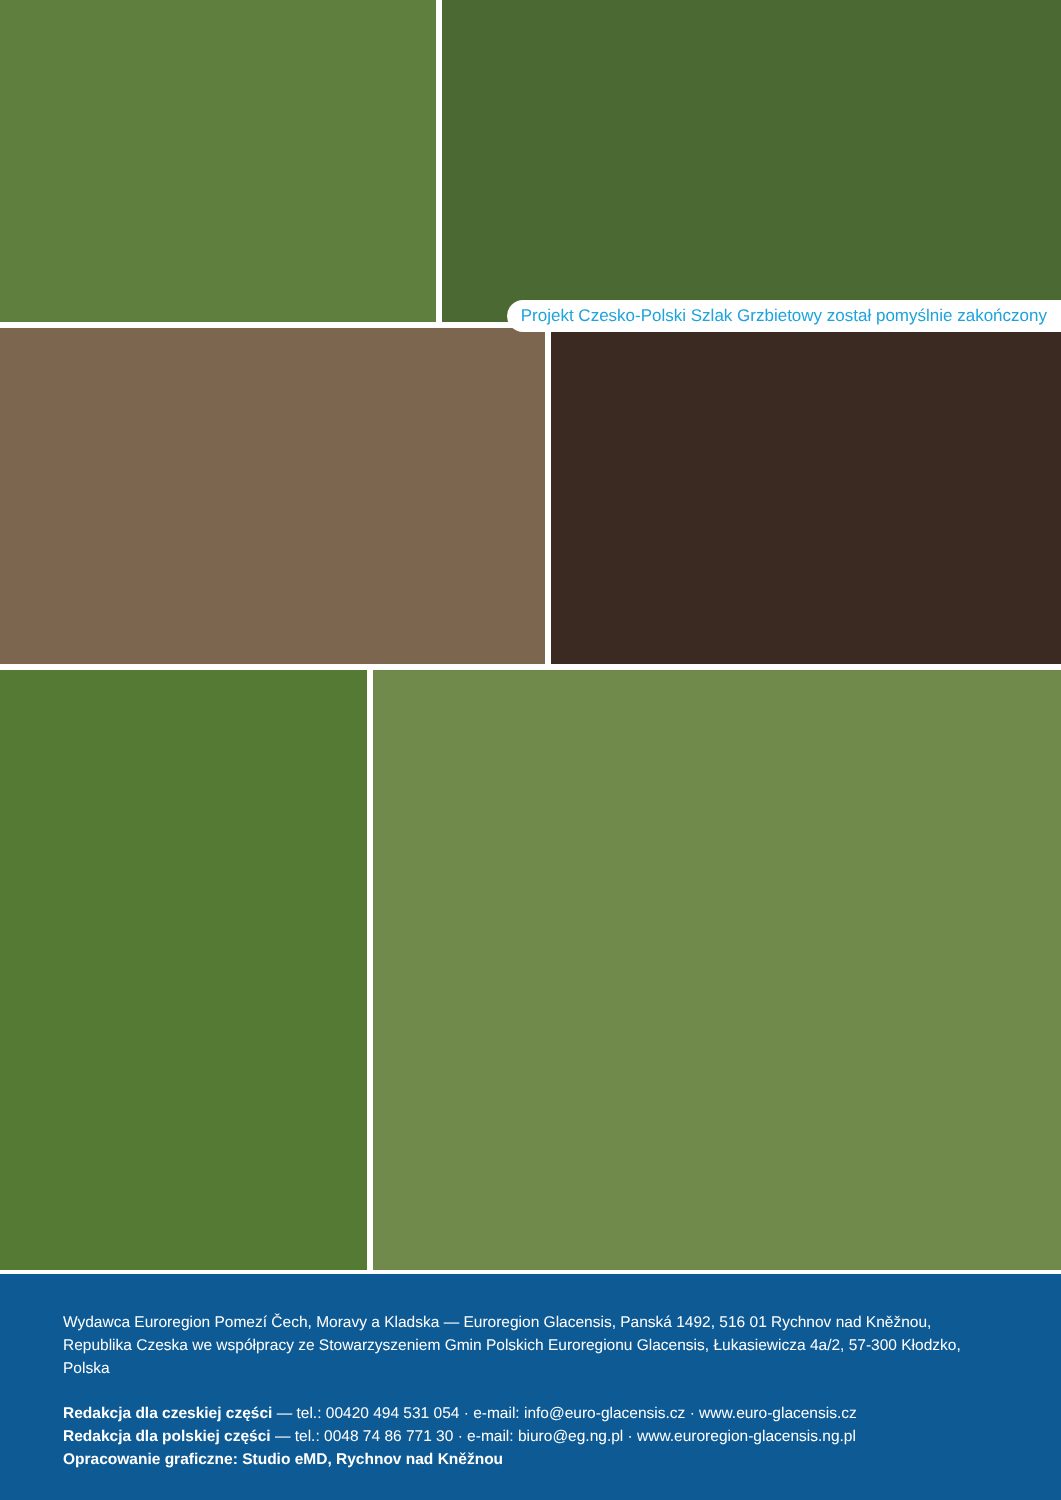Projekt Czesko-Polski Szlak Grzbietowy został pomyślnie zakończony
Wydawca Euroregion Pomezí Čech, Moravy a Kladska — Euroregion Glacensis, Panská 1492, 516 01 Rychnov nad Kněžnou, Republika Czeska we współpracy ze Stowarzyszeniem Gmin Polskich Euroregionu Glacensis, Łukasiewicza 4a/2, 57-300 Kłodzko, Polska
Redakcja dla czeskiej części — tel.: 00420 494 531 054 · e-mail: info@euro-glacensis.cz · www.euro-glacensis.cz
Redakcja dla polskiej części — tel.: 0048 74 86 771 30 · e-mail: biuro@eg.ng.pl · www.euroregion-glacensis.ng.pl
Opracowanie graficzne: Studio eMD, Rychnov nad Kněžnou